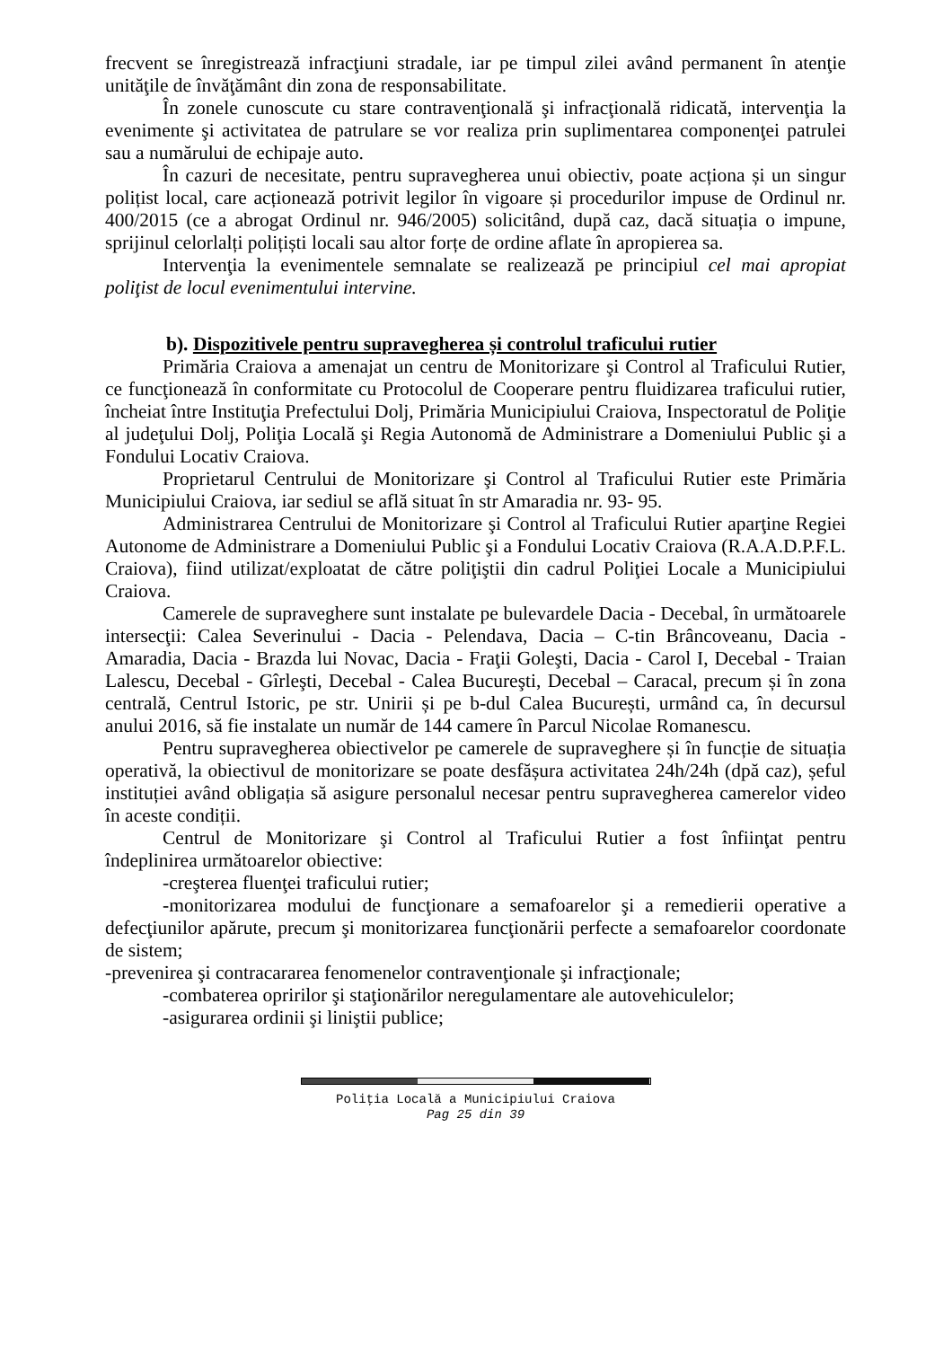frecvent se înregistrează infracţiuni stradale, iar pe timpul zilei având permanent în atenţie unităţile de învăţământ din zona de responsabilitate.
În zonele cunoscute cu stare contravenţională şi infracţională ridicată, intervenţia la evenimente şi activitatea de patrulare se vor realiza prin suplimentarea componenţei patrulei sau a numărului de echipaje auto.
În cazuri de necesitate, pentru supravegherea unui obiectiv, poate acționa și un singur polițist local, care acționează potrivit legilor în vigoare și procedurilor impuse de Ordinul nr. 400/2015 (ce a abrogat Ordinul nr. 946/2005) solicitând, după caz, dacă situația o impune, sprijinul celorlalți polițiști locali sau altor forțe de ordine aflate în apropierea sa.
Intervenţia la evenimentele semnalate se realizează pe principiul cel mai apropiat poliţist de locul evenimentului intervine.
b). Dispozitivele pentru supravegherea și controlul traficului rutier
Primăria Craiova a amenajat un centru de Monitorizare şi Control al Traficului Rutier, ce funcţionează în conformitate cu Protocolul de Cooperare pentru fluidizarea traficului rutier, încheiat între Instituţia Prefectului Dolj, Primăria Municipiului Craiova, Inspectoratul de Poliţie al judeţului Dolj, Poliţia Locală şi Regia Autonomă de Administrare a Domeniului Public şi a Fondului Locativ Craiova.
Proprietarul Centrului de Monitorizare şi Control al Traficului Rutier este Primăria Municipiului Craiova, iar sediul se află situat în str Amaradia nr. 93- 95.
Administrarea Centrului de Monitorizare şi Control al Traficului Rutier aparţine Regiei Autonome de Administrare a Domeniului Public şi a Fondului Locativ Craiova (R.A.A.D.P.F.L. Craiova), fiind utilizat/exploatat de către poliţiştii din cadrul Poliţiei Locale a Municipiului Craiova.
Camerele de supraveghere sunt instalate pe bulevardele Dacia - Decebal, în următoarele intersecţii: Calea Severinului - Dacia - Pelendava, Dacia – C-tin Brâncoveanu, Dacia - Amaradia, Dacia - Brazda lui Novac, Dacia - Fraţii Goleşti, Dacia - Carol I, Decebal - Traian Lalescu, Decebal - Gîrleşti, Decebal - Calea Bucureşti, Decebal – Caracal, precum și în zona centrală, Centrul Istoric, pe str. Unirii și pe b-dul Calea București, urmând ca, în decursul anului 2016, să fie instalate un număr de 144 camere în Parcul Nicolae Romanescu.
Pentru supravegherea obiectivelor pe camerele de supraveghere și în funcție de situația operativă, la obiectivul de monitorizare se poate desfășura activitatea 24h/24h (dpă caz), șeful instituției având obligația să asigure personalul necesar pentru supravegherea camerelor video în aceste condiții.
Centrul de Monitorizare şi Control al Traficului Rutier a fost înfiinţat pentru îndeplinirea următoarelor obiective:
-creşterea fluenţei traficului rutier;
-monitorizarea modului de funcţionare a semafoarelor şi a remedierii operative a defecţiunilor apărute, precum şi monitorizarea funcţionării perfecte a semafoarelor coordonate de sistem;
-prevenirea şi contracararea fenomenelor contravenţionale şi infracţionale;
-combaterea opririlor şi staţionărilor neregulamentare ale autovehiculelor;
-asigurarea ordinii şi liniştii publice;
Poliţia Locală a Municipiului Craiova
Pag 25 din 39